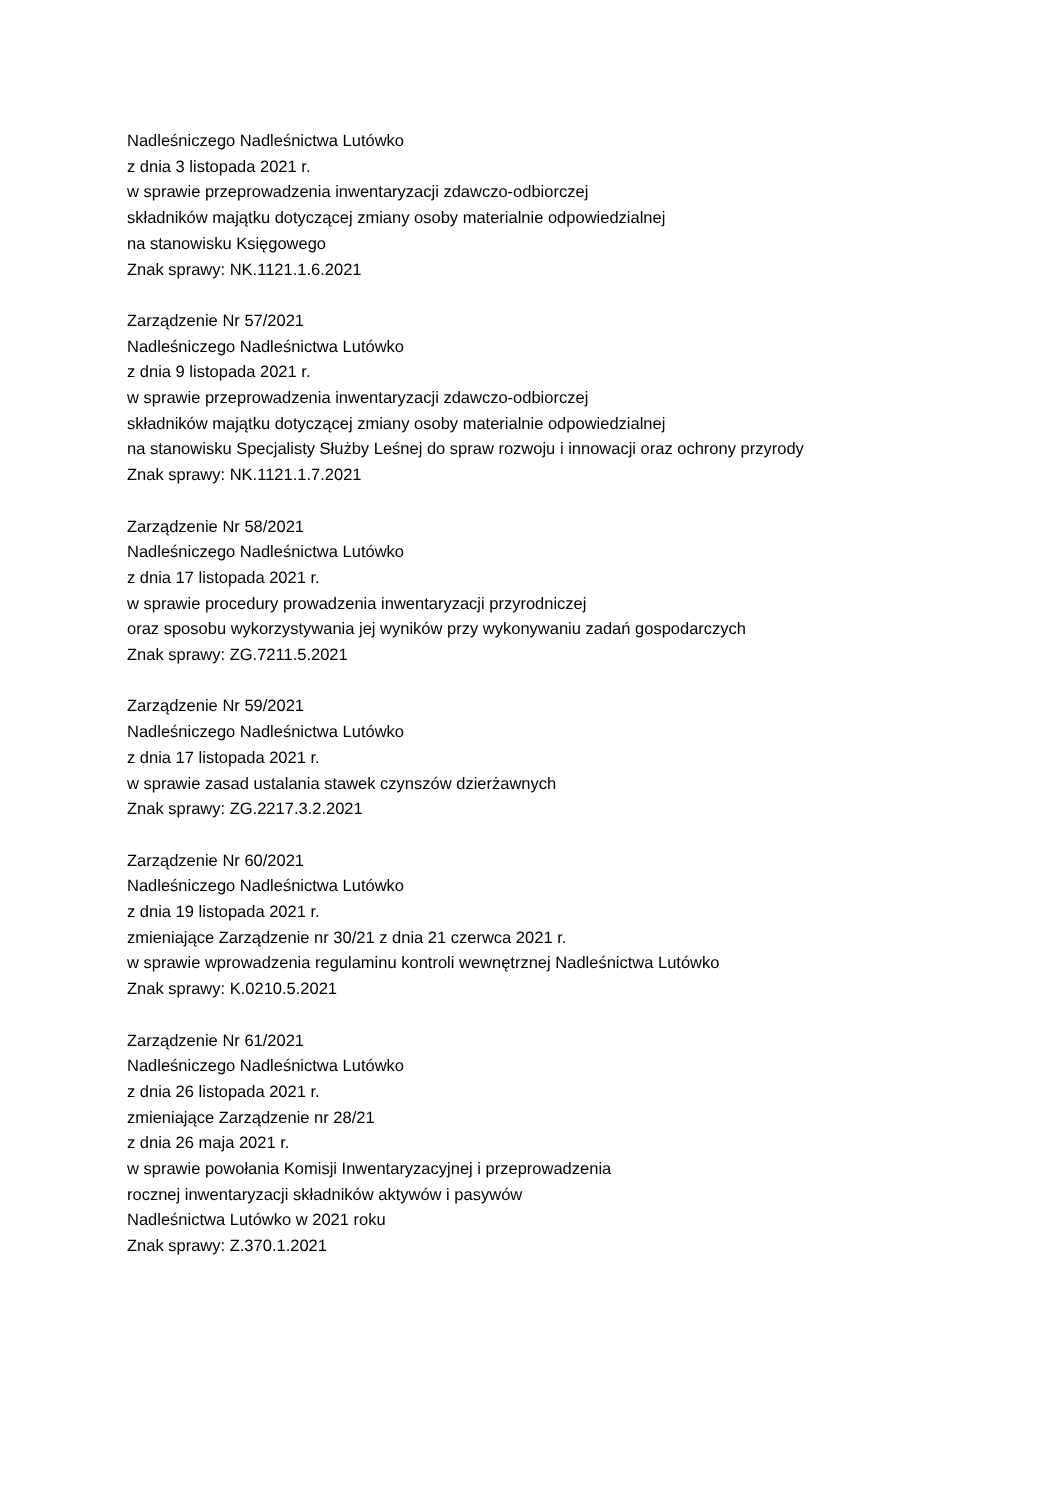Nadleśniczego Nadleśnictwa Lutówko
z dnia 3 listopada 2021 r.
w sprawie przeprowadzenia inwentaryzacji zdawczo-odbiorczej
składników majątku dotyczącej zmiany osoby materialnie odpowiedzialnej
na stanowisku Księgowego
Znak sprawy: NK.1121.1.6.2021
Zarządzenie Nr 57/2021
Nadleśniczego Nadleśnictwa Lutówko
z dnia 9 listopada 2021 r.
w sprawie przeprowadzenia inwentaryzacji zdawczo-odbiorczej
składników majątku dotyczącej zmiany osoby materialnie odpowiedzialnej
na stanowisku Specjalisty Służby Leśnej do spraw rozwoju i innowacji oraz ochrony przyrody
Znak sprawy: NK.1121.1.7.2021
Zarządzenie Nr 58/2021
Nadleśniczego Nadleśnictwa Lutówko
z dnia 17 listopada 2021 r.
w sprawie procedury prowadzenia inwentaryzacji przyrodniczej
oraz sposobu wykorzystywania jej wyników przy wykonywaniu zadań gospodarczych
Znak sprawy: ZG.7211.5.2021
Zarządzenie Nr 59/2021
Nadleśniczego Nadleśnictwa Lutówko
z dnia 17 listopada 2021 r.
w sprawie zasad ustalania stawek czynszów dzierżawnych
Znak sprawy: ZG.2217.3.2.2021
Zarządzenie Nr 60/2021
Nadleśniczego Nadleśnictwa Lutówko
z dnia 19 listopada 2021 r.
zmieniające Zarządzenie nr 30/21 z dnia 21 czerwca 2021 r.
w sprawie wprowadzenia regulaminu kontroli wewnętrznej Nadleśnictwa Lutówko
Znak sprawy: K.0210.5.2021
Zarządzenie Nr 61/2021
Nadleśniczego Nadleśnictwa Lutówko
z dnia 26 listopada 2021 r.
zmieniające Zarządzenie nr 28/21
z dnia 26 maja 2021 r.
w sprawie powołania Komisji Inwentaryzacyjnej i przeprowadzenia
rocznej inwentaryzacji składników aktywów i pasywów
Nadleśnictwa Lutówko w 2021 roku
Znak sprawy: Z.370.1.2021